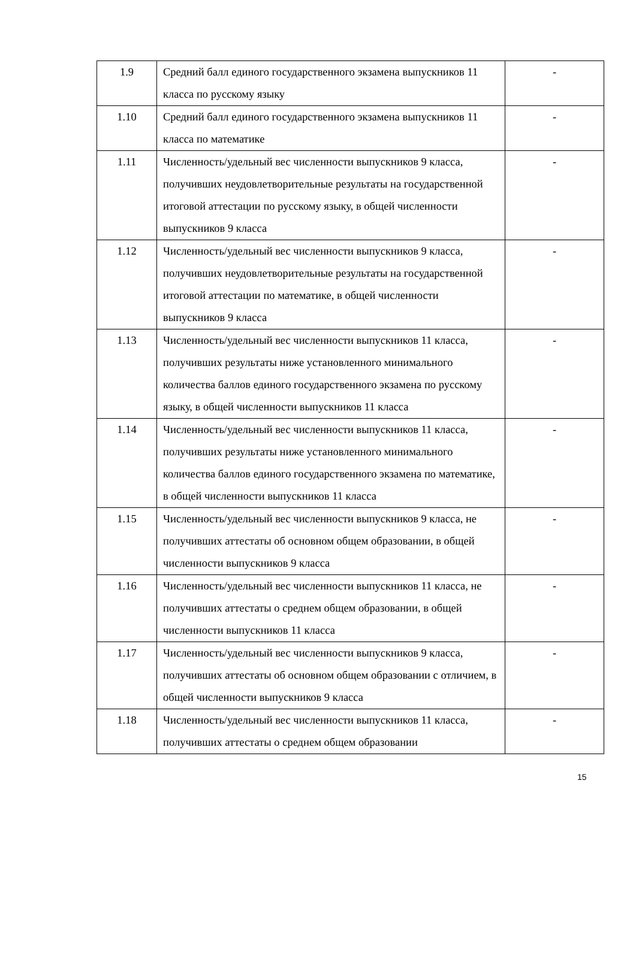| 1.9 | Средний балл единого государственного экзамена выпускников 11 класса по русскому языку | - |
| 1.10 | Средний балл единого государственного экзамена выпускников 11 класса по математике | - |
| 1.11 | Численность/удельный вес численности выпускников 9 класса, получивших неудовлетворительные результаты на государственной итоговой аттестации по русскому языку, в общей численности выпускников 9 класса | - |
| 1.12 | Численность/удельный вес численности выпускников 9 класса, получивших неудовлетворительные результаты на государственной итоговой аттестации по математике, в общей численности выпускников 9 класса | - |
| 1.13 | Численность/удельный вес численности выпускников 11 класса, получивших результаты ниже установленного минимального количества баллов единого государственного экзамена по русскому языку, в общей численности выпускников 11 класса | - |
| 1.14 | Численность/удельный вес численности выпускников 11 класса, получивших результаты ниже установленного минимального количества баллов единого государственного экзамена по математике, в общей численности выпускников 11 класса | - |
| 1.15 | Численность/удельный вес численности выпускников 9 класса, не получивших аттестаты об основном общем образовании, в общей численности выпускников 9 класса | - |
| 1.16 | Численность/удельный вес численности выпускников 11 класса, не получивших аттестаты о среднем общем образовании, в общей численности выпускников 11 класса | - |
| 1.17 | Численность/удельный вес численности выпускников 9 класса, получивших аттестаты об основном общем образовании с отличием, в общей численности выпускников 9 класса | - |
| 1.18 | Численность/удельный вес численности выпускников 11 класса, получивших аттестаты о среднем общем образовании | - |
15